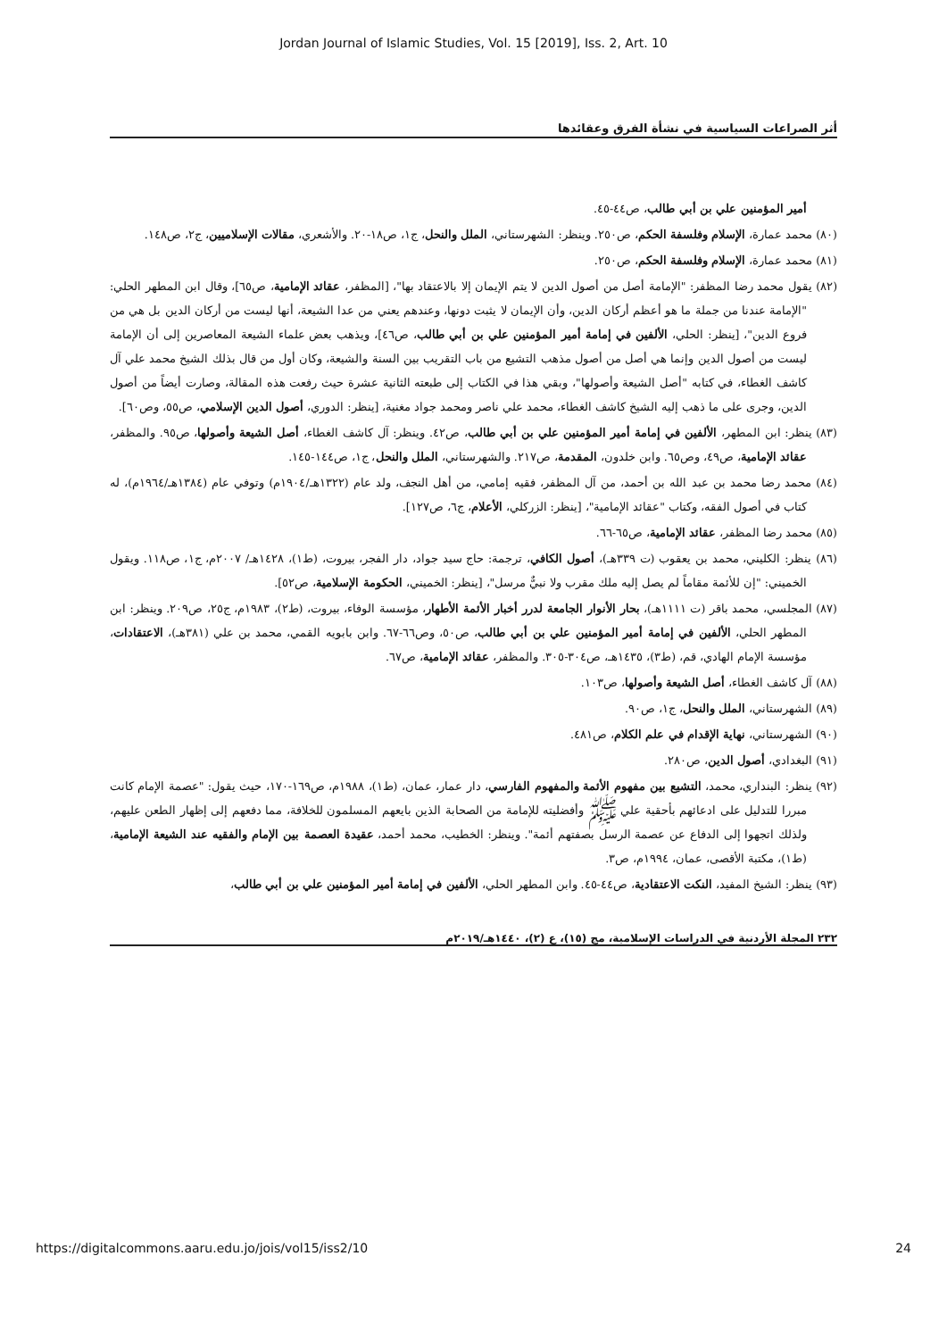Jordan Journal of Islamic Studies, Vol. 15 [2019], Iss. 2, Art. 10
أثر الصراعات السياسية في نشأة الفرق وعقائدها
أمير المؤمنين علي بن أبي طالب، ص٤٤-٤٥.
(٨٠) محمد عمارة، الإسلام وفلسفة الحكم، ص٢٥٠. وينظر: الشهرستاني، الملل والنحل، ج١، ص١٨-٢٠. والأشعري، مقالات الإسلاميين، ج٢، ص١٤٨.
(٨١) محمد عمارة، الإسلام وفلسفة الحكم، ص٢٥٠.
(٨٢) يقول محمد رضا المظفر: "الإمامة أصل من أصول الدين لا يتم الإيمان إلا بالاعتقاد بها"، [المظفر، عقائد الإمامية، ص٦٥]، وقال ابن المطهر الحلي: "الإمامة عندنا من جملة ما هو أعظم أركان الدين، وأن الإيمان لا يثبت دونها، وعندهم يعني من عدا الشيعة، أنها ليست من أركان الدين بل هي من فروع الدين"، [ينظر: الحلي، الألفين في إمامة أمير المؤمنين علي بن أبي طالب، ص٤٦]، ويذهب بعض علماء الشيعة المعاصرين إلى أن الإمامة ليست من أصول الدين وإنما هي أصل من أصول مذهب التشيع من باب التقريب بين السنة والشيعة، وكان أول من قال بذلك الشيخ محمد علي آل كاشف الغطاء، في كتابه "أصل الشيعة وأصولها"، وبقي هذا في الكتاب إلى طبعته الثانية عشرة حيث رفعت هذه المقالة، وصارت أيضاً من أصول الدين، وجرى على ما ذهب إليه الشيخ كاشف الغطاء، محمد علي ناصر ومحمد جواد مغنية، [ينظر: الدوري، أصول الدين الإسلامي، ص٥٥، وص٦٠].
(٨٣) ينظر: ابن المطهر، الألفين في إمامة أمير المؤمنين علي بن أبي طالب، ص٤٢. وينظر: آل كاشف الغطاء، أصل الشيعة وأصولها، ص٩٥. والمظفر، عقائد الإمامية، ص٤٩، وص٦٥. وابن خلدون، المقدمة، ص٢١٧. والشهرستاني، الملل والنحل، ج١، ص١٤٤-١٤٥.
(٨٤) محمد رضا محمد بن عبد الله بن أحمد، من آل المظفر، فقيه إمامي، من أهل النجف، ولد عام (١٣٢٢هـ/١٩٠٤م) وتوفي عام (١٣٨٤هـ/١٩٦٤م)، له كتاب في أصول الفقه، وكتاب "عقائد الإمامية"، [ينظر: الزركلي، الأعلام، ج٦، ص١٢٧].
(٨٥) محمد رضا المظفر، عقائد الإمامية، ص٦٥-٦٦.
(٨٦) ينظر: الكليني، محمد بن يعقوب (ت ٣٣٩هـ)، أصول الكافي، ترجمة: حاج سيد جواد، دار الفجر، بيروت، (ط١)، ١٤٢٨هـ/ ٢٠٠٧م، ج١، ص١١٨. ويقول الخميني: "إن للأئمة مقاماً لم يصل إليه ملك مقرب ولا نبيٌّ مرسل"، [ينظر: الخميني، الحكومة الإسلامية، ص٥٢].
(٨٧) المجلسي، محمد باقر (ت ١١١١هـ)، بحار الأنوار الجامعة لدرر أخبار الأئمة الأطهار، مؤسسة الوفاء، بيروت، (ط٢)، ١٩٨٣م، ج٢٥، ص٢٠٩. وينظر: ابن المطهر الحلي، الألفين في إمامة أمير المؤمنين علي بن أبي طالب، ص٥٠، وص٦٦-٦٧. وابن بابويه القمي، محمد بن علي (٣٨١هـ)، الاعتقادات، مؤسسة الإمام الهادي، قم، (ط٣)، ١٤٣٥هـ، ص٣٠٤-٣٠٥. والمظفر، عقائد الإمامية، ص٦٧.
(٨٨) آل كاشف الغطاء، أصل الشيعة وأصولها، ص١٠٣.
(٨٩) الشهرستاني، الملل والنحل، ج١، ص٩٠.
(٩٠) الشهرستاني، نهاية الإقدام في علم الكلام، ص٤٨١.
(٩١) البغدادي، أصول الدين، ص٢٨٠.
(٩٢) ينظر: البنداري، محمد، التشيع بين مفهوم الأئمة والمفهوم الفارسي، دار عمار، عمان، (ط١)، ١٩٨٨م، ص١٦٩-١٧٠، حيث يقول: "عصمة الإمام كانت مبررا للتدليل على ادعائهم بأحقية علي ﷺ وأفضليته للإمامة من الصحابة الذين بايعهم المسلمون للخلافة، مما دفعهم إلى إظهار الطعن عليهم، ولذلك اتجهوا إلى الدفاع عن عصمة الرسل بصفتهم أئمة". وينظر: الخطيب، محمد أحمد، عقيدة العصمة بين الإمام والفقيه عند الشيعة الإمامية، (ط١)، مكتبة الأقصى، عمان، ١٩٩٤م، ص٣.
(٩٣) ينظر: الشيخ المفيد، النكت الاعتقادية، ص٤٤-٤٥. وابن المطهر الحلي، الألفين في إمامة أمير المؤمنين علي بن أبي طالب،
٢٣٢ المجلة الأردنية في الدراسات الإسلامية، مج (١٥)، ع (٢)، ١٤٤٠هـ/٢٠١٩م
https://digitalcommons.aaru.edu.jo/jois/vol15/iss2/10 24